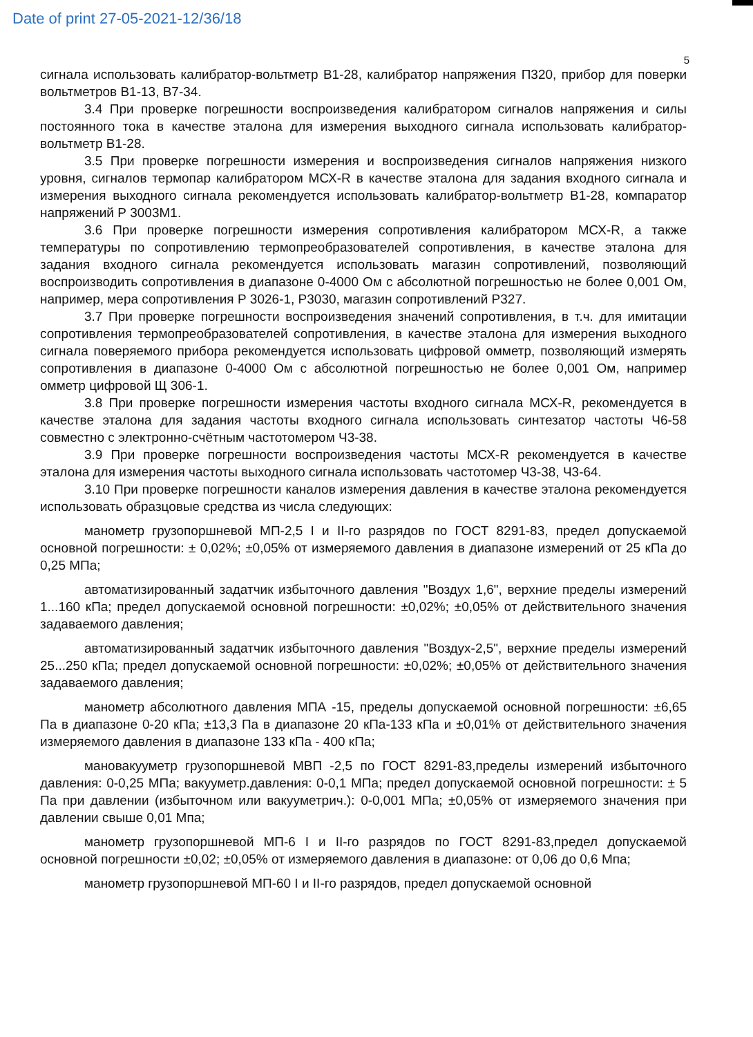Date of print 27-05-2021-12/36/18
5
сигнала использовать калибратор-вольтметр В1-28, калибратор напряжения П320, прибор для поверки вольтметров В1-13, В7-34.
3.4 При проверке погрешности воспроизведения калибратором сигналов напряжения и силы постоянного тока в качестве эталона для измерения выходного сигнала использовать калибратор-вольтметр В1-28.
3.5 При проверке погрешности измерения и воспроизведения сигналов напряжения низкого уровня, сигналов термопар калибратором МСХ-R в качестве эталона для задания входного сигнала и измерения выходного сигнала рекомендуется использовать калибратор-вольтметр В1-28, компаратор напряжений Р 3003М1.
3.6 При проверке погрешности измерения сопротивления калибратором МСХ-R, а также температуры по сопротивлению термопреобразователей сопротивления, в качестве эталона для задания входного сигнала рекомендуется использовать магазин сопротивлений, позволяющий воспроизводить сопротивления в диапазоне 0-4000 Ом с абсолютной погрешностью не более 0,001 Ом, например, мера сопротивления Р 3026-1, Р3030, магазин сопротивлений Р327.
3.7 При проверке погрешности воспроизведения значений сопротивления, в т.ч. для имитации сопротивления термопреобразователей сопротивления, в качестве эталона для измерения выходного сигнала поверяемого прибора рекомендуется использовать цифровой омметр, позволяющий измерять сопротивления в диапазоне 0-4000 Ом с абсолютной погрешностью не более 0,001 Ом, например омметр цифровой Щ 306-1.
3.8 При проверке погрешности измерения частоты входного сигнала МСХ-R, рекомендуется в качестве эталона для задания частоты входного сигнала использовать синтезатор частоты Ч6-58 совместно с электронно-счётным частотомером Ч3-38.
3.9 При проверке погрешности воспроизведения частоты МСХ-R рекомендуется в качестве эталона для измерения частоты выходного сигнала использовать частотомер Ч3-38, Ч3-64.
3.10 При проверке погрешности каналов измерения давления в качестве эталона рекомендуется использовать образцовые средства из числа следующих:
манометр грузопоршневой МП-2,5 I и II-го разрядов по ГОСТ 8291-83, предел допускаемой основной погрешности: ± 0,02%; ±0,05% от измеряемого давления в диапазоне измерений от 25 кПа до 0,25 МПа;
автоматизированный задатчик избыточного давления "Воздух 1,6", верхние пределы измерений 1...160 кПа; предел допускаемой основной погрешности: ±0,02%; ±0,05% от действительного значения задаваемого давления;
автоматизированный задатчик избыточного давления "Воздух-2,5", верхние пределы измерений 25...250 кПа; предел допускаемой основной погрешности: ±0,02%; ±0,05% от действительного значения задаваемого давления;
манометр абсолютного давления МПА -15, пределы допускаемой основной погрешности: ±6,65 Па в диапазоне 0-20 кПа; ±13,3 Па в диапазоне 20 кПа-133 кПа и ±0,01% от действительного значения измеряемого давления в диапазоне 133 кПа - 400 кПа;
мановакууметр грузопоршневой МВП -2,5 по ГОСТ 8291-83,пределы измерений избыточного давления: 0-0,25 МПа; вакууметр.давления: 0-0,1 МПа; предел допускаемой основной погрешности: ± 5 Па при давлении (избыточном или вакууметрич.): 0-0,001 МПа; ±0,05% от измеряемого значения при давлении свыше 0,01 Мпа;
манометр грузопоршневой МП-6 I и II-го разрядов по ГОСТ 8291-83,предел допускаемой основной погрешности ±0,02; ±0,05% от измеряемого давления в диапазоне: от 0,06 до 0,6 Мпа;
манометр грузопоршневой МП-60 I и II-го разрядов, предел допускаемой основной